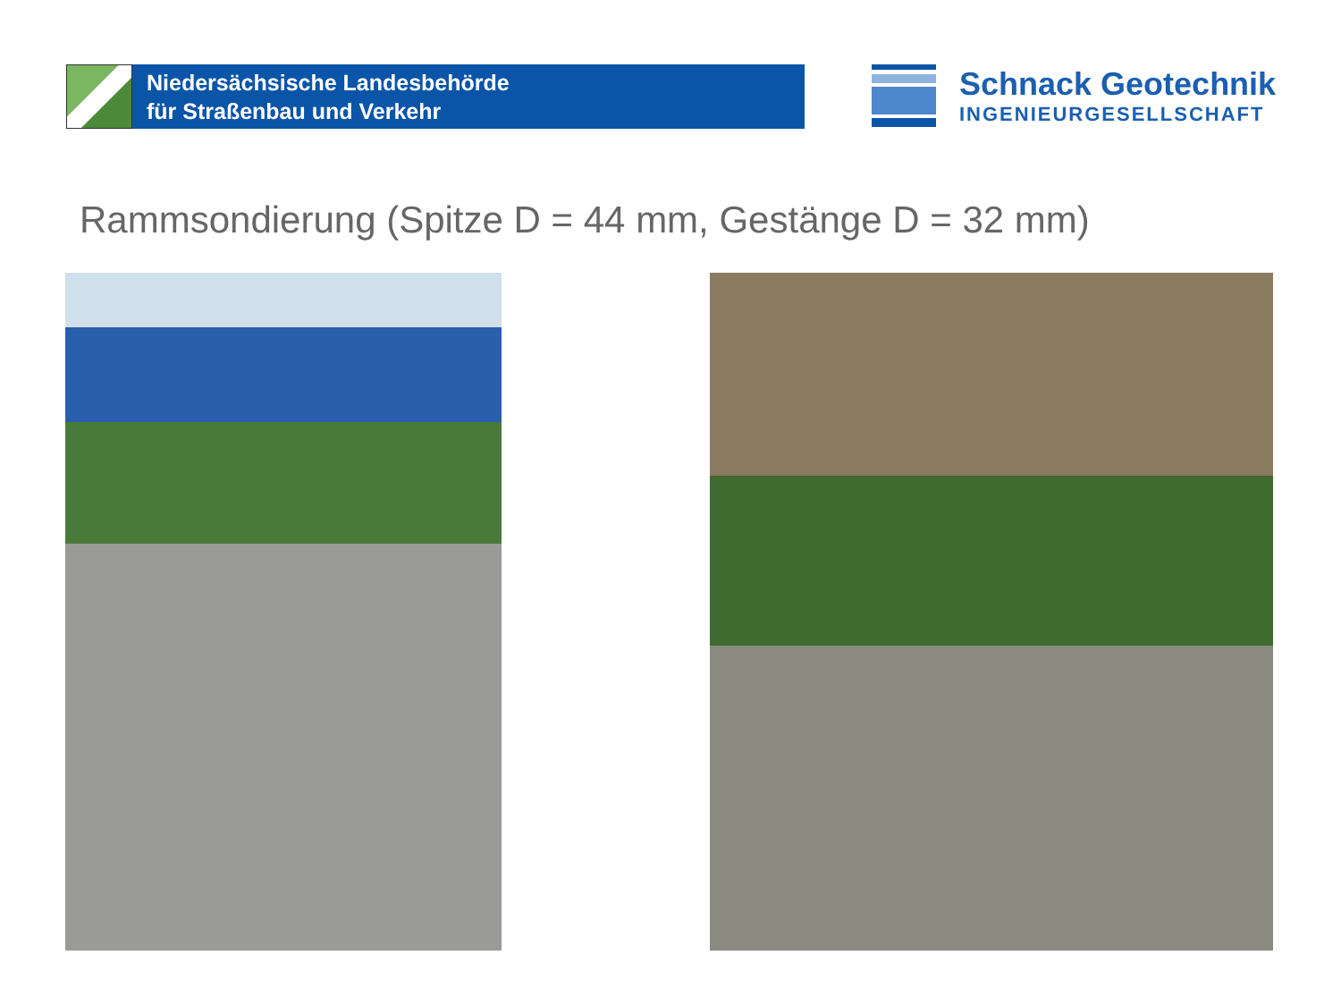Niedersächsische Landesbehörde
für Straßenbau und Verkehr
Schnack Geotechnik
INGENIEURGESELLSCHAFT
Rammsondierung (Spitze D = 44 mm, Gestänge D = 32 mm)